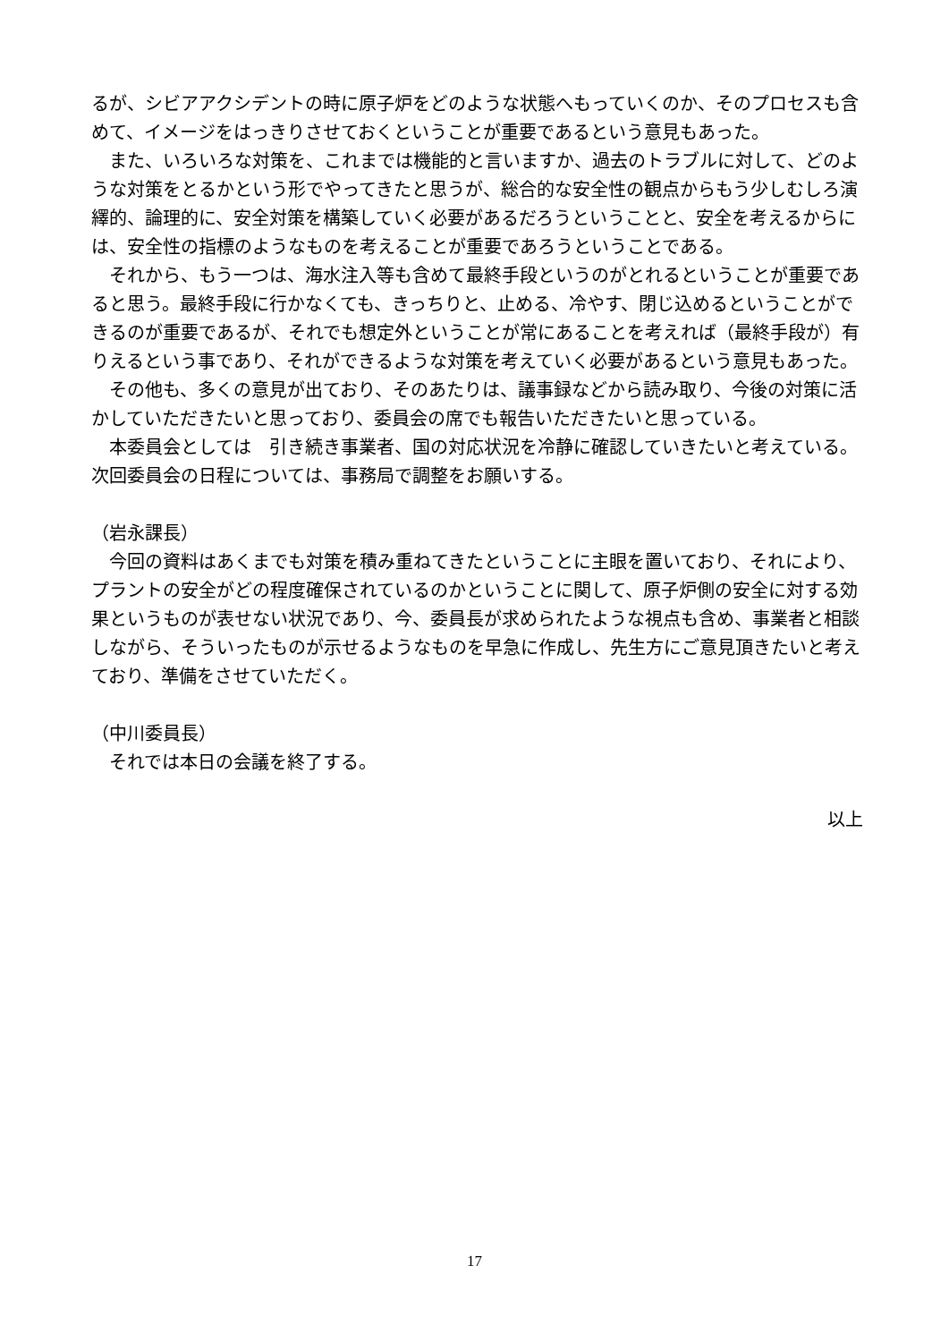るが、シビアアクシデントの時に原子炉をどのような状態へもっていくのか、そのプロセスも含めて、イメージをはっきりさせておくということが重要であるという意見もあった。
　また、いろいろな対策を、これまでは機能的と言いますか、過去のトラブルに対して、どのような対策をとるかという形でやってきたと思うが、総合的な安全性の観点からもう少しむしろ演繹的、論理的に、安全対策を構築していく必要があるだろうということと、安全を考えるからには、安全性の指標のようなものを考えることが重要であろうということである。
　それから、もう一つは、海水注入等も含めて最終手段というのがとれるということが重要であると思う。最終手段に行かなくても、きっちりと、止める、冷やす、閉じ込めるということができるのが重要であるが、それでも想定外ということが常にあることを考えれば（最終手段が）有りえるという事であり、それができるような対策を考えていく必要があるという意見もあった。
　その他も、多くの意見が出ており、そのあたりは、議事録などから読み取り、今後の対策に活かしていただきたいと思っており、委員会の席でも報告いただきたいと思っている。
　本委員会としては　引き続き事業者、国の対応状況を冷静に確認していきたいと考えている。次回委員会の日程については、事務局で調整をお願いする。
（岩永課長）
　今回の資料はあくまでも対策を積み重ねてきたということに主眼を置いており、それにより、プラントの安全がどの程度確保されているのかということに関して、原子炉側の安全に対する効果というものが表せない状況であり、今、委員長が求められたような視点も含め、事業者と相談しながら、そういったものが示せるようなものを早急に作成し、先生方にご意見頂きたいと考えており、準備をさせていただく。
（中川委員長）
　それでは本日の会議を終了する。
以上
17